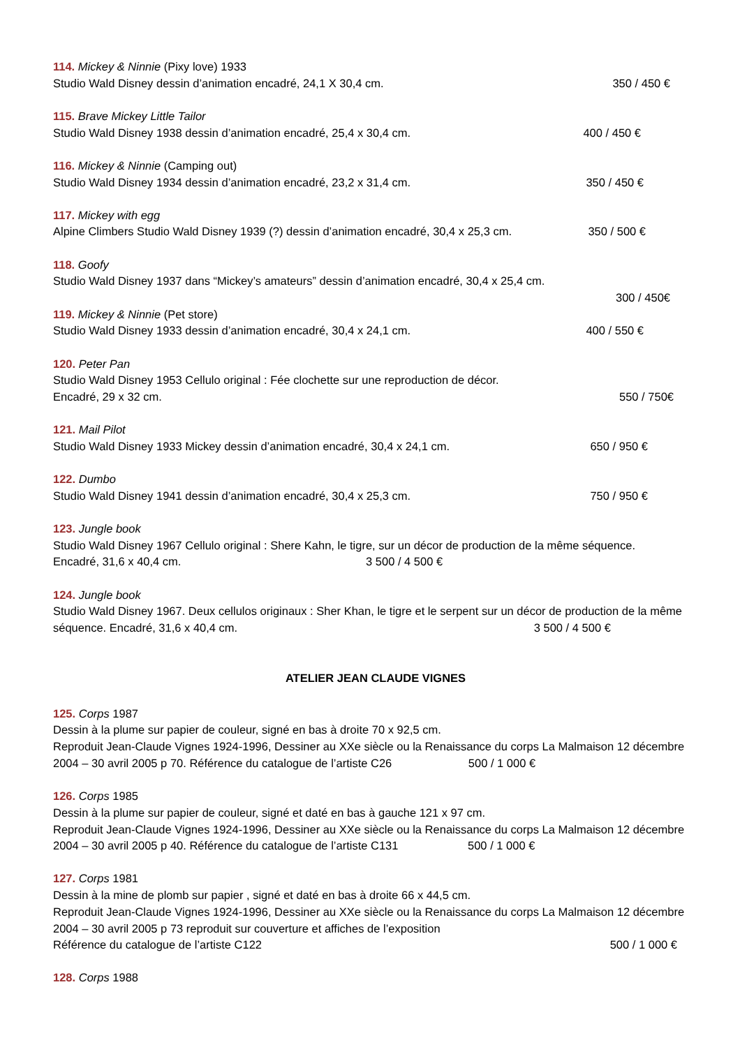114. Mickey & Ninnie (Pixy love) 1933
Studio Wald Disney dessin d’animation encadré, 24,1 X 30,4 cm. 350 / 450 €
115. Brave Mickey Little Tailor
Studio Wald Disney 1938 dessin d’animation encadré, 25,4 x 30,4 cm. 400 / 450 €
116. Mickey & Ninnie (Camping out)
Studio Wald Disney 1934 dessin d’animation encadré, 23,2 x 31,4 cm. 350 / 450 €
117. Mickey with egg
Alpine Climbers Studio Wald Disney 1939 (?) dessin d’animation encadré, 30,4 x 25,3 cm. 350 / 500 €
118. Goofy
Studio Wald Disney 1937 dans “Mickey’s amateurs” dessin d’animation encadré, 30,4 x 25,4 cm.
300 / 450€
119. Mickey & Ninnie (Pet store)
Studio Wald Disney 1933 dessin d’animation encadré, 30,4 x 24,1 cm. 400 / 550 €
120. Peter Pan
Studio Wald Disney 1953 Cellulo original : Fée clochette sur une reproduction de décor.
Encadré, 29 x 32 cm. 550 / 750€
121. Mail Pilot
Studio Wald Disney 1933 Mickey dessin d’animation encadré, 30,4 x 24,1 cm. 650 / 950 €
122. Dumbo
Studio Wald Disney 1941 dessin d’animation encadré, 30,4 x 25,3 cm. 750 / 950 €
123. Jungle book
Studio Wald Disney 1967 Cellulo original : Shere Kahn, le tigre, sur un décor de production de la même séquence.
Encadré, 31,6 x 40,4 cm. 3 500 / 4 500 €
124. Jungle book
Studio Wald Disney 1967. Deux cellulos originaux : Sher Khan, le tigre et le serpent sur un décor de production de la même séquence. Encadré, 31,6 x 40,4 cm. 3 500 / 4 500 €
ATELIER JEAN CLAUDE VIGNES
125. Corps 1987
Dessin à la plume sur papier de couleur, signé en bas à droite 70 x 92,5 cm.
Reproduit Jean-Claude Vignes 1924-1996, Dessiner au XXe siècle ou la Renaissance du corps La Malmaison 12 décembre 2004 – 30 avril 2005 p 70. Référence du catalogue de l’artiste C26 500 / 1 000 €
126. Corps 1985
Dessin à la plume sur papier de couleur, signé et daté en bas à gauche 121 x 97 cm.
Reproduit Jean-Claude Vignes 1924-1996, Dessiner au XXe siècle ou la Renaissance du corps La Malmaison 12 décembre 2004 – 30 avril 2005 p 40. Référence du catalogue de l’artiste C131 500 / 1 000 €
127. Corps 1981
Dessin à la mine de plomb sur papier , signé et daté en bas à droite 66 x 44,5 cm.
Reproduit Jean-Claude Vignes 1924-1996, Dessiner au XXe siècle ou la Renaissance du corps La Malmaison 12 décembre 2004 – 30 avril 2005 p 73 reproduit sur couverture et affiches de l’exposition
Référence du catalogue de l’artiste C122 500 / 1 000 €
128. Corps 1988